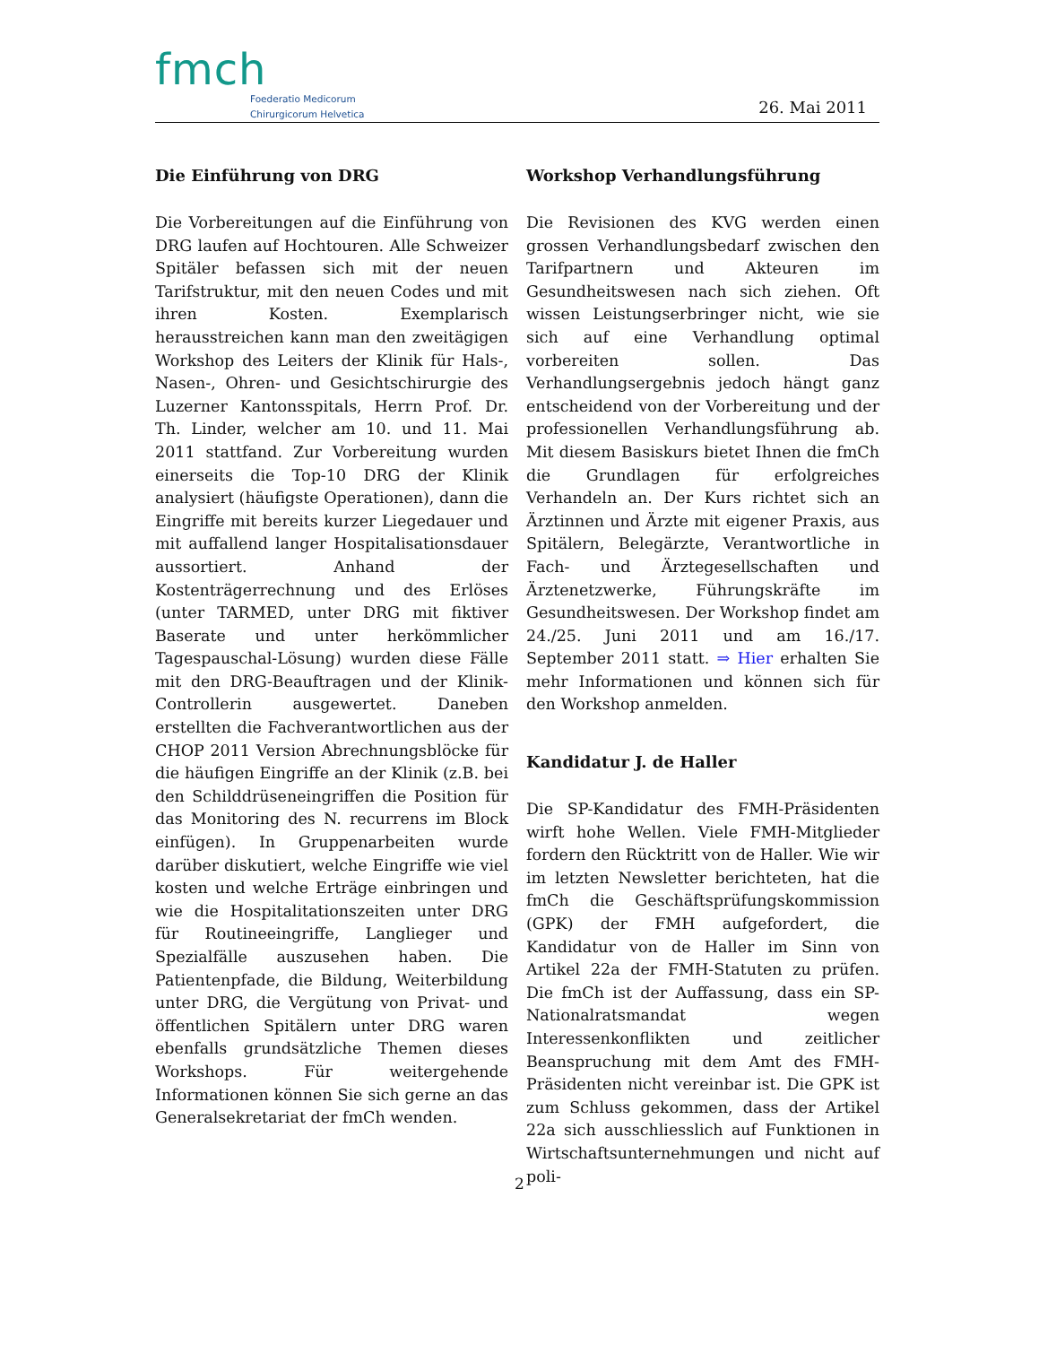fmch
Foederatio Medicorum
Chirurgicorum Helvetica
26. Mai 2011
Die Einführung von DRG
Die Vorbereitungen auf die Einführung von DRG laufen auf Hochtouren. Alle Schweizer Spitäler befassen sich mit der neuen Tarifstruktur, mit den neuen Codes und mit ihren Kosten. Exemplarisch herausstreichen kann man den zweitägigen Workshop des Leiters der Klinik für Hals-, Nasen-, Ohren- und Gesichtschirurgie des Luzerner Kantonsspitals, Herrn Prof. Dr. Th. Linder, welcher am 10. und 11. Mai 2011 stattfand. Zur Vorbereitung wurden einerseits die Top-10 DRG der Klinik analysiert (häufigste Operationen), dann die Eingriffe mit bereits kurzer Liegedauer und mit auffallend langer Hospitalisationsdauer aussortiert. Anhand der Kostenträgerrechnung und des Erlöses (unter TARMED, unter DRG mit fiktiver Baserate und unter herkömmlicher Tagespauschal-Lösung) wurden diese Fälle mit den DRG-Beauftragen und der Klinik-Controllerin ausgewertet. Daneben erstellten die Fachverantwortlichen aus der CHOP 2011 Version Abrechnungsblöcke für die häufigen Eingriffe an der Klinik (z.B. bei den Schilddrüseneingriffen die Position für das Monitoring des N. recurrens im Block einfügen). In Gruppenarbeiten wurde darüber diskutiert, welche Eingriffe wie viel kosten und welche Erträge einbringen und wie die Hospitalitationszeiten unter DRG für Routineeingriffe, Langlieger und Spezialfälle auszusehen haben. Die Patientenpfade, die Bildung, Weiterbildung unter DRG, die Vergütung von Privat- und öffentlichen Spitälern unter DRG waren ebenfalls grundsätzliche Themen dieses Workshops. Für weitergehende Informationen können Sie sich gerne an das Generalsekretariat der fmCh wenden.
Workshop Verhandlungsführung
Die Revisionen des KVG werden einen grossen Verhandlungsbedarf zwischen den Tarifpartnern und Akteuren im Gesundheitswesen nach sich ziehen. Oft wissen Leistungserbringer nicht, wie sie sich auf eine Verhandlung optimal vorbereiten sollen. Das Verhandlungsergebnis jedoch hängt ganz entscheidend von der Vorbereitung und der professionellen Verhandlungsführung ab. Mit diesem Basiskurs bietet Ihnen die fmCh die Grundlagen für erfolgreiches Verhandeln an. Der Kurs richtet sich an Ärztinnen und Ärzte mit eigener Praxis, aus Spitälern, Belegärzte, Verantwortliche in Fach- und Ärztegesellschaften und Ärztenetzwerke, Führungskräfte im Gesundheitswesen. Der Workshop findet am 24./25. Juni 2011 und am 16./17. September 2011 statt. ⇒ Hier erhalten Sie mehr Informationen und können sich für den Workshop anmelden.
Kandidatur J. de Haller
Die SP-Kandidatur des FMH-Präsidenten wirft hohe Wellen. Viele FMH-Mitglieder fordern den Rücktritt von de Haller. Wie wir im letzten Newsletter berichteten, hat die fmCh die Geschäftsprüfungskommission (GPK) der FMH aufgefordert, die Kandidatur von de Haller im Sinn von Artikel 22a der FMH-Statuten zu prüfen. Die fmCh ist der Auffassung, dass ein SP-Nationalratsmandat wegen Interessenkonflikten und zeitlicher Beanspruchung mit dem Amt des FMH-Präsidenten nicht vereinbar ist. Die GPK ist zum Schluss gekommen, dass der Artikel 22a sich ausschliesslich auf Funktionen in Wirtschaftsunternehmungen und nicht auf poli-
2